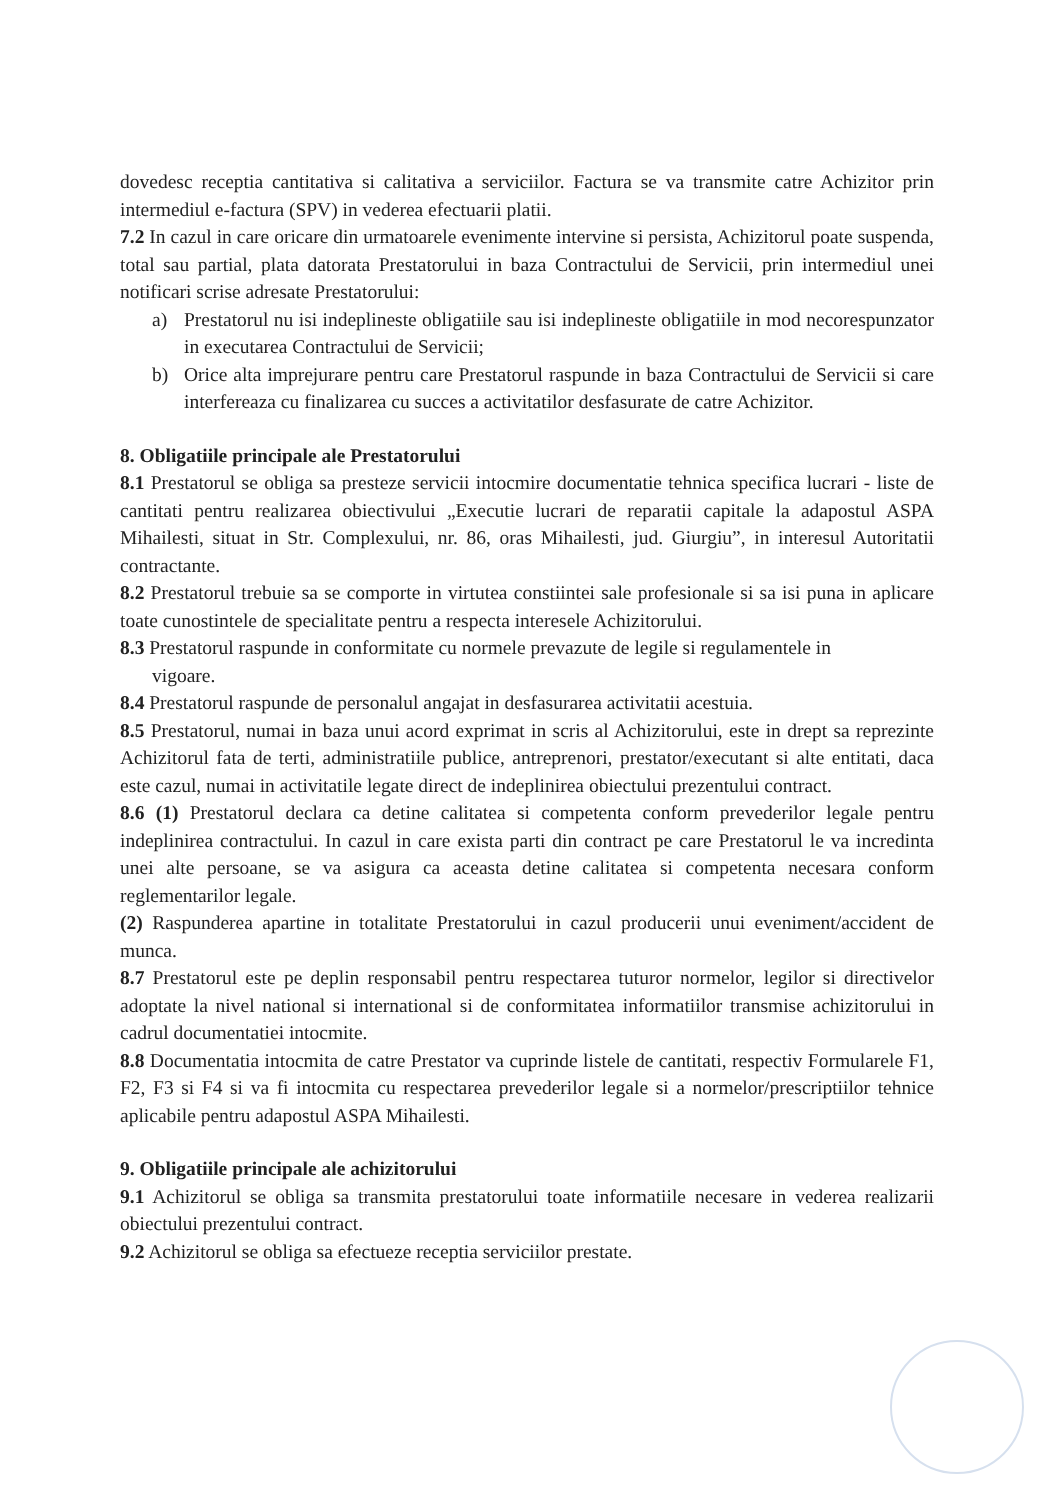dovedesc receptia cantitativa si calitativa a serviciilor. Factura se va transmite catre Achizitor prin intermediul e-factura (SPV) in vederea efectuarii platii.
7.2 In cazul in care oricare din urmatoarele evenimente intervine si persista, Achizitorul poate suspenda, total sau partial, plata datorata Prestatorului in baza Contractului de Servicii, prin intermediul unei notificari scrise adresate Prestatorului:
a) Prestatorul nu isi indeplineste obligatiile sau isi indeplineste obligatiile in mod necorespunzator in executarea Contractului de Servicii;
b) Orice alta imprejurare pentru care Prestatorul raspunde in baza Contractului de Servicii si care interfereaza cu finalizarea cu succes a activitatilor desfasurate de catre Achizitor.
8. Obligatiile principale ale Prestatorului
8.1 Prestatorul se obliga sa presteze servicii intocmire documentatie tehnica specifica lucrari - liste de cantitati pentru realizarea obiectivului „Executie lucrari de reparatii capitale la adapostul ASPA Mihailesti, situat in Str. Complexului, nr. 86, oras Mihailesti, jud. Giurgiu”, in interesul Autoritatii contractante.
8.2 Prestatorul trebuie sa se comporte in virtutea constiintei sale profesionale si sa isi puna in aplicare toate cunostintele de specialitate pentru a respecta interesele Achizitorului.
8.3 Prestatorul raspunde in conformitate cu normele prevazute de legile si regulamentele in
vigoare.
8.4 Prestatorul raspunde de personalul angajat in desfasurarea activitatii acestuia.
8.5 Prestatorul, numai in baza unui acord exprimat in scris al Achizitorului, este in drept sa reprezinte Achizitorul fata de terti, administratiile publice, antreprenori, prestator/executant si alte entitati, daca este cazul, numai in activitatile legate direct de indeplinirea obiectului prezentului contract.
8.6 (1) Prestatorul declara ca detine calitatea si competenta conform prevederilor legale pentru indeplinirea contractului. In cazul in care exista parti din contract pe care Prestatorul le va incredinta unei alte persoane, se va asigura ca aceasta detine calitatea si competenta necesara conform reglementarilor legale.
(2) Raspunderea apartine in totalitate Prestatorului in cazul producerii unui eveniment/accident de munca.
8.7 Prestatorul este pe deplin responsabil pentru respectarea tuturor normelor, legilor si directivelor adoptate la nivel national si international si de conformitatea informatiilor transmise achizitorului in cadrul documentatiei intocmite.
8.8 Documentatia intocmita de catre Prestator va cuprinde listele de cantitati, respectiv Formularele F1, F2, F3 si F4 si va fi intocmita cu respectarea prevederilor legale si a normelor/prescriptiilor tehnice aplicabile pentru adapostul ASPA Mihailesti.
9. Obligatiile principale ale achizitorului
9.1 Achizitorul se obliga sa transmita prestatorului toate informatiile necesare in vederea realizarii obiectului prezentului contract.
9.2 Achizitorul se obliga sa efectueze receptia serviciilor prestate.